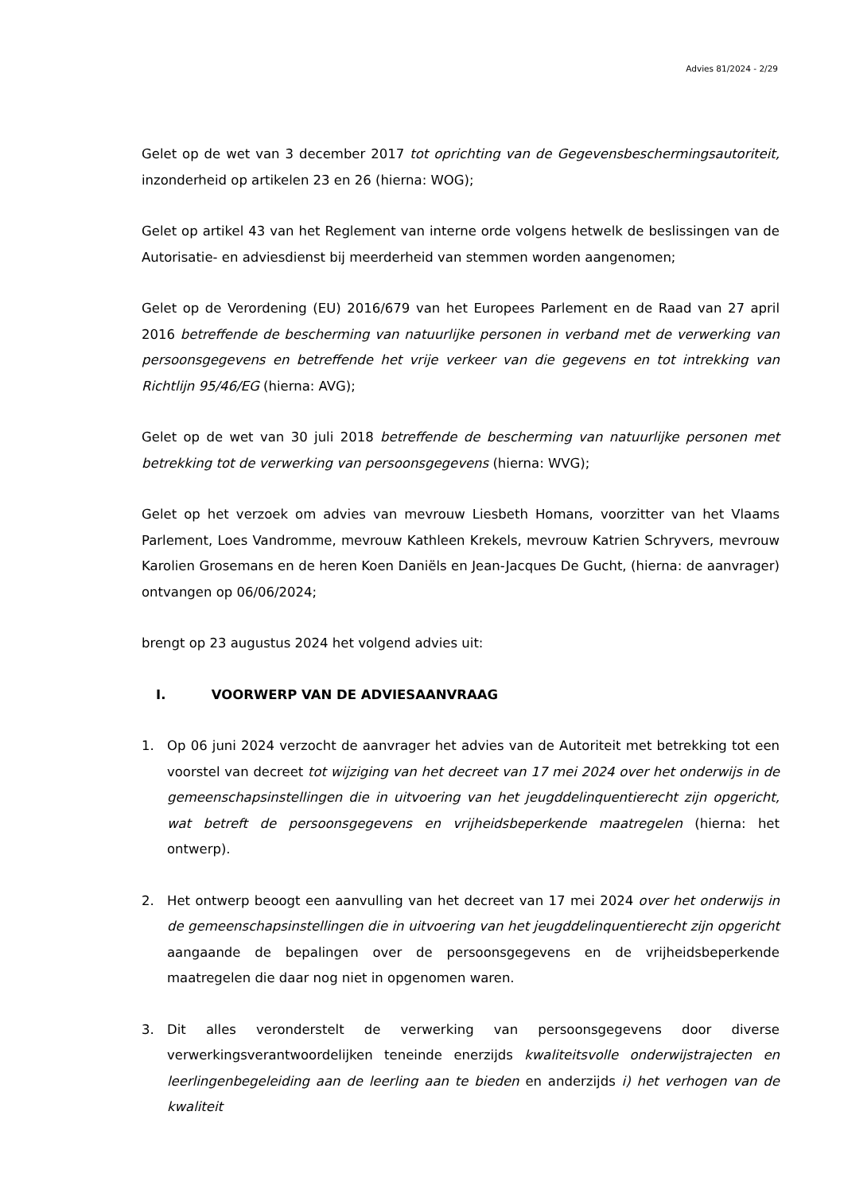Advies 81/2024 - 2/29
Gelet op de wet van 3 december 2017 tot oprichting van de Gegevensbeschermingsautoriteit, inzonderheid op artikelen 23 en 26 (hierna: WOG);
Gelet op artikel 43 van het Reglement van interne orde volgens hetwelk de beslissingen van de Autorisatie- en adviesdienst bij meerderheid van stemmen worden aangenomen;
Gelet op de Verordening (EU) 2016/679 van het Europees Parlement en de Raad van 27 april 2016 betreffende de bescherming van natuurlijke personen in verband met de verwerking van persoonsgegevens en betreffende het vrije verkeer van die gegevens en tot intrekking van Richtlijn 95/46/EG (hierna: AVG);
Gelet op de wet van 30 juli 2018 betreffende de bescherming van natuurlijke personen met betrekking tot de verwerking van persoonsgegevens (hierna: WVG);
Gelet op het verzoek om advies van mevrouw Liesbeth Homans, voorzitter van het Vlaams Parlement, Loes Vandromme, mevrouw Kathleen Krekels, mevrouw Katrien Schryvers, mevrouw Karolien Grosemans en de heren Koen Daniëls en Jean-Jacques De Gucht, (hierna: de aanvrager) ontvangen op 06/06/2024;
brengt op 23 augustus 2024 het volgend advies uit:
I. VOORWERP VAN DE ADVIESAANVRAAG
1. Op 06 juni 2024 verzocht de aanvrager het advies van de Autoriteit met betrekking tot een voorstel van decreet tot wijziging van het decreet van 17 mei 2024 over het onderwijs in de gemeenschapsinstellingen die in uitvoering van het jeugddelinquentierecht zijn opgericht, wat betreft de persoonsgegevens en vrijheidsbeperkende maatregelen (hierna: het ontwerp).
2. Het ontwerp beoogt een aanvulling van het decreet van 17 mei 2024 over het onderwijs in de gemeenschapsinstellingen die in uitvoering van het jeugddelinquentierecht zijn opgericht aangaande de bepalingen over de persoonsgegevens en de vrijheidsbeperkende maatregelen die daar nog niet in opgenomen waren.
3. Dit alles veronderstelt de verwerking van persoonsgegevens door diverse verwerkingsverantwoordelijken teneinde enerzijds kwaliteitsvolle onderwijstrajecten en leerlingenbegeleiding aan de leerling aan te bieden en anderzijds i) het verhogen van de kwaliteit